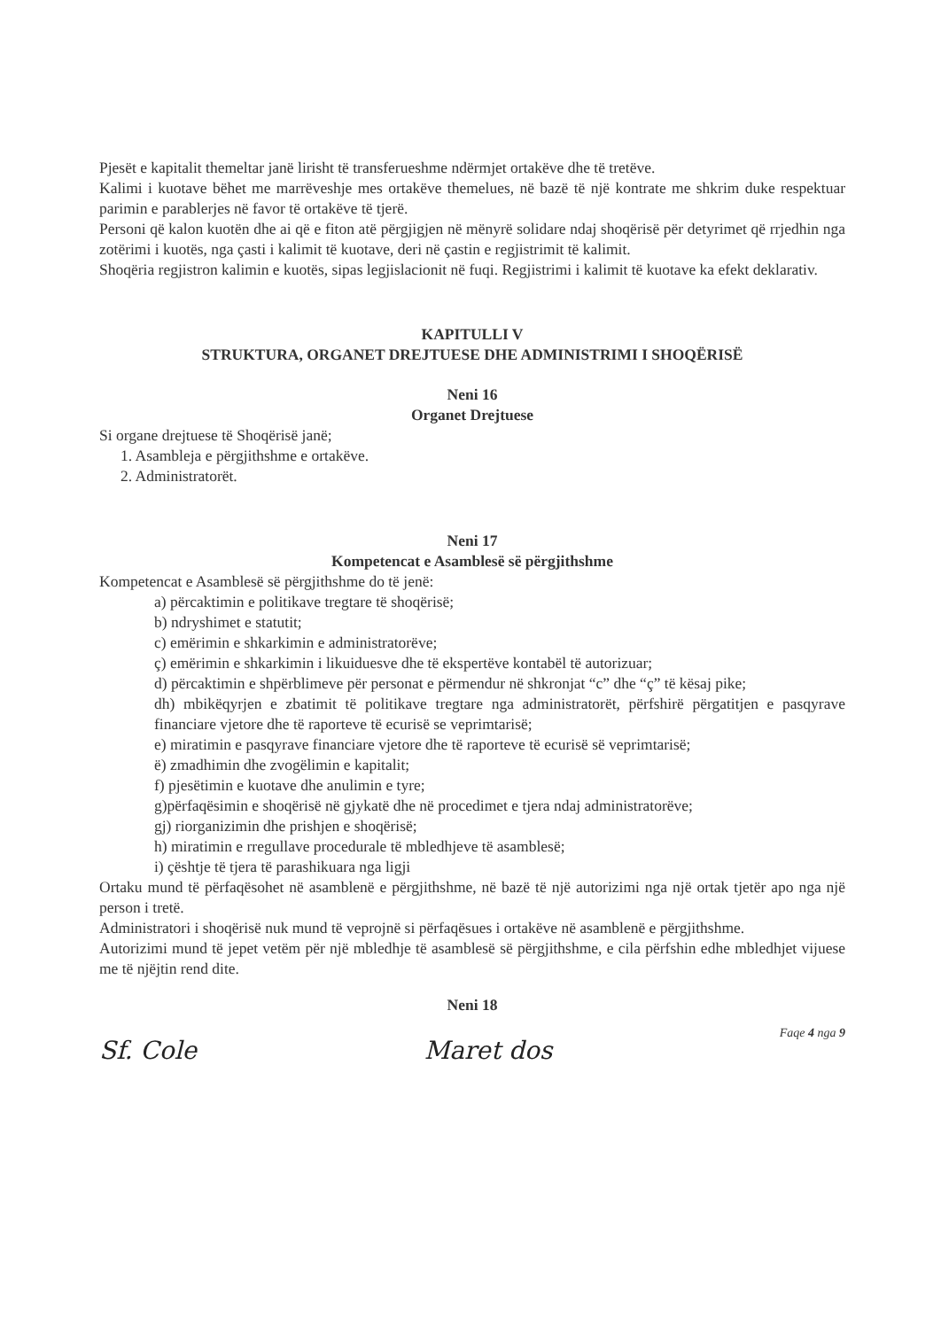Pjesët e kapitalit themeltar janë lirisht të transferueshme ndërmjet ortakëve dhe të tretëve.
Kalimi i kuotave bëhet me marrëveshje mes ortakëve themelues, në bazë të një kontrate me shkrim duke respektuar parimin e parablerjes në favor të ortakëve të tjerë.
Personi që kalon kuotën dhe ai që e fiton atë përgjigjen në mënyrë solidare ndaj shoqërisë për detyrimet që rrjedhin nga zotërimi i kuotës, nga çasti i kalimit të kuotave, deri në çastin e regjistrimit të kalimit.
Shoqëria regjistron kalimin e kuotës, sipas legjislacionit në fuqi. Regjistrimi i kalimit të kuotave ka efekt deklarativ.
KAPITULLI V
STRUKTURA, ORGANET DREJTUESE DHE ADMINISTRIMI I SHOQËRISË
Neni 16
Organet Drejtuese
Si organe drejtuese të Shoqërisë janë;
1. Asambleja e përgjithshme e ortakëve.
2. Administratorët.
Neni 17
Kompetencat e Asamblesë së përgjithshme
Kompetencat e Asamblesë së përgjithshme do të jenë:
a) përcaktimin e politikave tregtare të shoqërisë;
b) ndryshimet e statutit;
c) emërimin e shkarkimin e administratorëve;
ç) emërimin e shkarkimin i likuiduesve dhe të ekspertëve kontabël të autorizuar;
d) përcaktimin e shpërblimeve për personat e përmendur në shkronjat “c” dhe “ç” të kësaj pike;
dh) mbikëqyrjen e zbatimit të politikave tregtare nga administratorët, përfshirë përgatitjen e pasqyrave financiare vjetore dhe të raporteve të ecurisë se veprimtarisë;
e) miratimin e pasqyrave financiare vjetore dhe të raporteve të ecurisë së veprimtarisë;
ë) zmadhimin dhe zvogëlimin e kapitalit;
f) pjesëtimin e kuotave dhe anulimin e tyre;
g)përfaqësimin e shoqërisë në gjykatë dhe në procedimet e tjera ndaj administratorëve;
gj) riorganizimin dhe prishjen e shoqërisë;
h) miratimin e rregullave procedurale të mbledhjeve të asamblesë;
i) çështje të tjera të parashikuara nga ligji
Ortaku mund të përfaqësohet në asamblenë e përgjithshme, në bazë të një autorizimi nga një ortak tjetër apo nga një person i tretë.
Administratori i shoqërisë nuk mund të veprojnë si përfaqësues i ortakëve në asamblenë e përgjithshme.
Autorizimi mund të jepet vetëm për një mbledhje të asamblesë së përgjithshme, e cila përfshin edhe mbledhjet vijuese me të njëjtin rend dite.
Neni 18
Sf. Cole Maret dos Faqe 4 nga 9